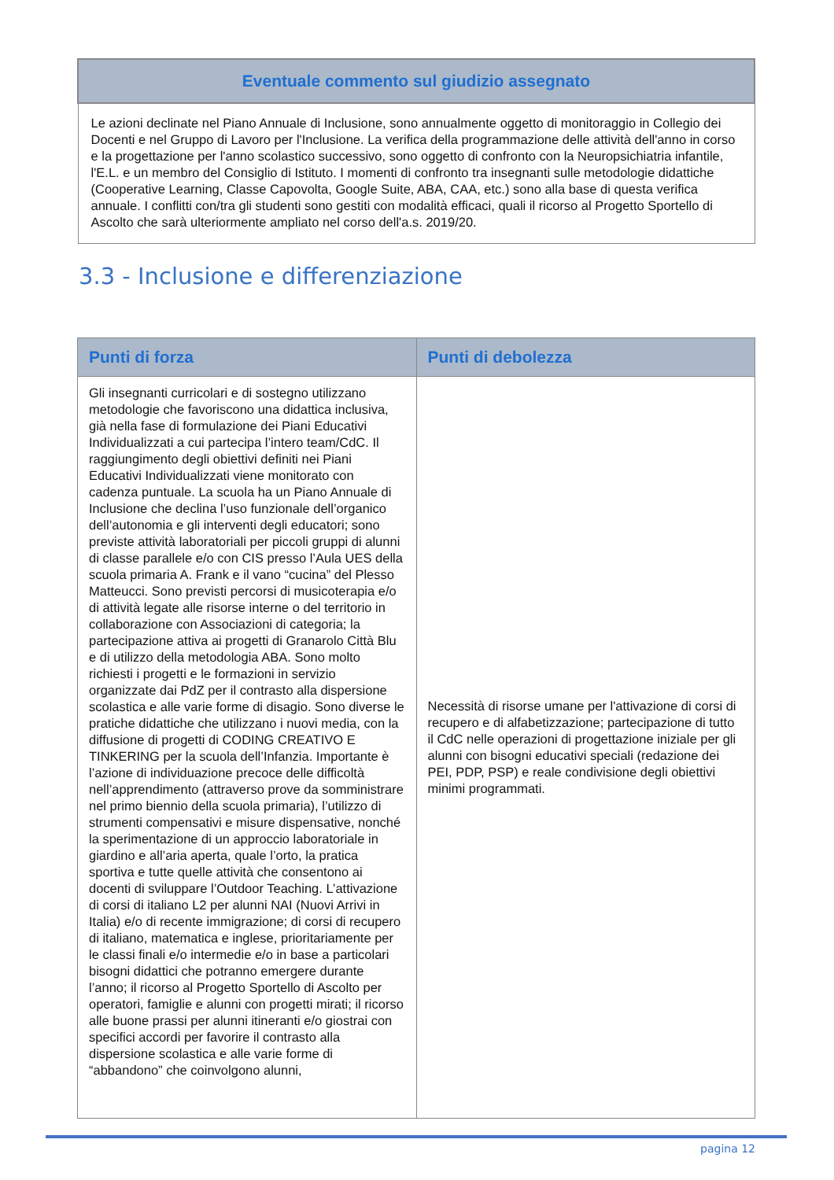| Eventuale commento sul giudizio assegnato |
| --- |
| Le azioni declinate nel Piano Annuale di Inclusione, sono annualmente oggetto di monitoraggio in Collegio dei Docenti e nel Gruppo di Lavoro per l'Inclusione. La verifica della programmazione delle attività dell'anno in corso e la progettazione per l'anno scolastico successivo, sono oggetto di confronto con la Neuropsichiatria infantile, l'E.L. e un membro del Consiglio di Istituto. I momenti di confronto tra insegnanti sulle metodologie didattiche (Cooperative Learning, Classe Capovolta, Google Suite, ABA, CAA, etc.) sono alla base di questa verifica annuale. I conflitti con/tra gli studenti sono gestiti con modalità efficaci, quali il ricorso al Progetto Sportello di Ascolto che sarà ulteriormente ampliato nel corso dell'a.s. 2019/20. |
3.3 - Inclusione e differenziazione
| Punti di forza | Punti di debolezza |
| --- | --- |
| Gli insegnanti curricolari e di sostegno utilizzano metodologie che favoriscono una didattica inclusiva, già nella fase di formulazione dei Piani Educativi Individualizzati a cui partecipa l’intero team/CdC. Il raggiungimento degli obiettivi definiti nei Piani Educativi Individualizzati viene monitorato con cadenza puntuale. La scuola ha un Piano Annuale di Inclusione che declina l’uso funzionale dell’organico dell’autonomia e gli interventi degli educatori; sono previste attività laboratoriali per piccoli gruppi di alunni di classe parallele e/o con CIS presso l’Aula UES della scuola primaria A. Frank e il vano “cucina” del Plesso Matteucci. Sono previsti percorsi di musicoterapia e/o di attività legate alle risorse interne o del territorio in collaborazione con Associazioni di categoria; la partecipazione attiva ai progetti di Granarolo Città Blu e di utilizzo della metodologia ABA. Sono molto richiesti i progetti e le formazioni in servizio organizzate dai PdZ per il contrasto alla dispersione scolastica e alle varie forme di disagio. Sono diverse le pratiche didattiche che utilizzano i nuovi media, con la diffusione di progetti di CODING CREATIVO E TINKERING per la scuola dell’Infanzia. Importante è l’azione di individuazione precoce delle difficoltà nell’apprendimento (attraverso prove da somministrare nel primo biennio della scuola primaria), l’utilizzo di strumenti compensativi e misure dispensative, nonché la sperimentazione di un approccio laboratoriale in giardino e all’aria aperta, quale l’orto, la pratica sportiva e tutte quelle attività che consentono ai docenti di sviluppare l’Outdoor Teaching. L’attivazione di corsi di italiano L2 per alunni NAI (Nuovi Arrivi in Italia) e/o di recente immigrazione; di corsi di recupero di italiano, matematica e inglese, prioritariamente per le classi finali e/o intermedie e/o in base a particolari bisogni didattici che potranno emergere durante l’anno; il ricorso al Progetto Sportello di Ascolto per operatori, famiglie e alunni con progetti mirati; il ricorso alle buone prassi per alunni itineranti e/o giostrai con specifici accordi per favorire il contrasto alla dispersione scolastica e alle varie forme di “abbandono” che coinvolgono alunni, | Necessità di risorse umane per l'attivazione di corsi di recupero e di alfabetizzazione; partecipazione di tutto il CdC nelle operazioni di progettazione iniziale per gli alunni con bisogni educativi speciali (redazione dei PEI, PDP, PSP) e reale condivisione degli obiettivi minimi programmati. |
pagina 12